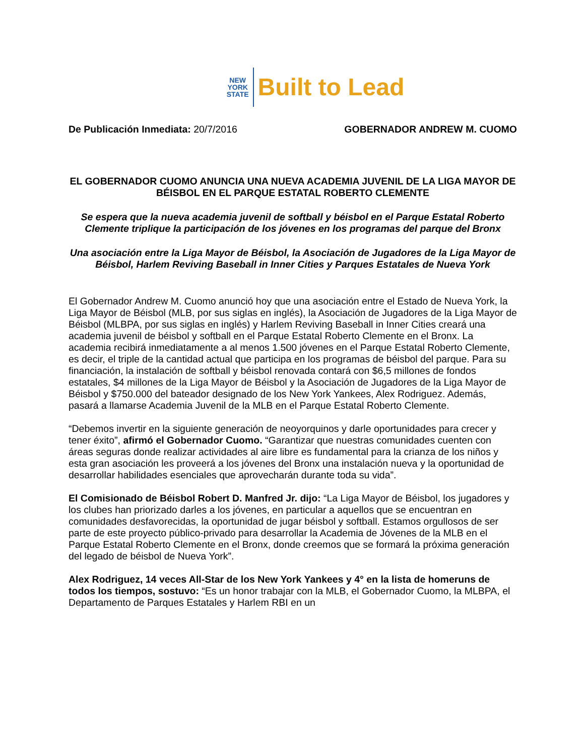NEW
YORK
STATE
Built to Lead
De Publicación Inmediata: 20/7/2016
GOBERNADOR ANDREW M. CUOMO
EL GOBERNADOR CUOMO ANUNCIA UNA NUEVA ACADEMIA JUVENIL DE LA LIGA MAYOR DE BÉISBOL EN EL PARQUE ESTATAL ROBERTO CLEMENTE
Se espera que la nueva academia juvenil de softball y béisbol en el Parque Estatal Roberto Clemente triplique la participación de los jóvenes en los programas del parque del Bronx
Una asociación entre la Liga Mayor de Béisbol, la Asociación de Jugadores de la Liga Mayor de Béisbol, Harlem Reviving Baseball in Inner Cities y Parques Estatales de Nueva York
El Gobernador Andrew M. Cuomo anunció hoy que una asociación entre el Estado de Nueva York, la Liga Mayor de Béisbol (MLB, por sus siglas en inglés), la Asociación de Jugadores de la Liga Mayor de Béisbol (MLBPA, por sus siglas en inglés) y Harlem Reviving Baseball in Inner Cities creará una academia juvenil de béisbol y softball en el Parque Estatal Roberto Clemente en el Bronx. La academia recibirá inmediatamente a al menos 1.500 jóvenes en el Parque Estatal Roberto Clemente, es decir, el triple de la cantidad actual que participa en los programas de béisbol del parque. Para su financiación, la instalación de softball y béisbol renovada contará con $6,5 millones de fondos estatales, $4 millones de la Liga Mayor de Béisbol y la Asociación de Jugadores de la Liga Mayor de Béisbol y $750.000 del bateador designado de los New York Yankees, Alex Rodriguez. Además, pasará a llamarse Academia Juvenil de la MLB en el Parque Estatal Roberto Clemente.
“Debemos invertir en la siguiente generación de neoyorquinos y darle oportunidades para crecer y tener éxito”, afirmó el Gobernador Cuomo. “Garantizar que nuestras comunidades cuenten con áreas seguras donde realizar actividades al aire libre es fundamental para la crianza de los niños y esta gran asociación les proveerá a los jóvenes del Bronx una instalación nueva y la oportunidad de desarrollar habilidades esenciales que aprovecharán durante toda su vida”.
El Comisionado de Béisbol Robert D. Manfred Jr. dijo: “La Liga Mayor de Béisbol, los jugadores y los clubes han priorizado darles a los jóvenes, en particular a aquellos que se encuentran en comunidades desfavorecidas, la oportunidad de jugar béisbol y softball. Estamos orgullosos de ser parte de este proyecto público-privado para desarrollar la Academia de Jóvenes de la MLB en el Parque Estatal Roberto Clemente en el Bronx, donde creemos que se formará la próxima generación del legado de béisbol de Nueva York”.
Alex Rodriguez, 14 veces All-Star de los New York Yankees y 4° en la lista de homeruns de todos los tiempos, sostuvo: “Es un honor trabajar con la MLB, el Gobernador Cuomo, la MLBPA, el Departamento de Parques Estatales y Harlem RBI en un